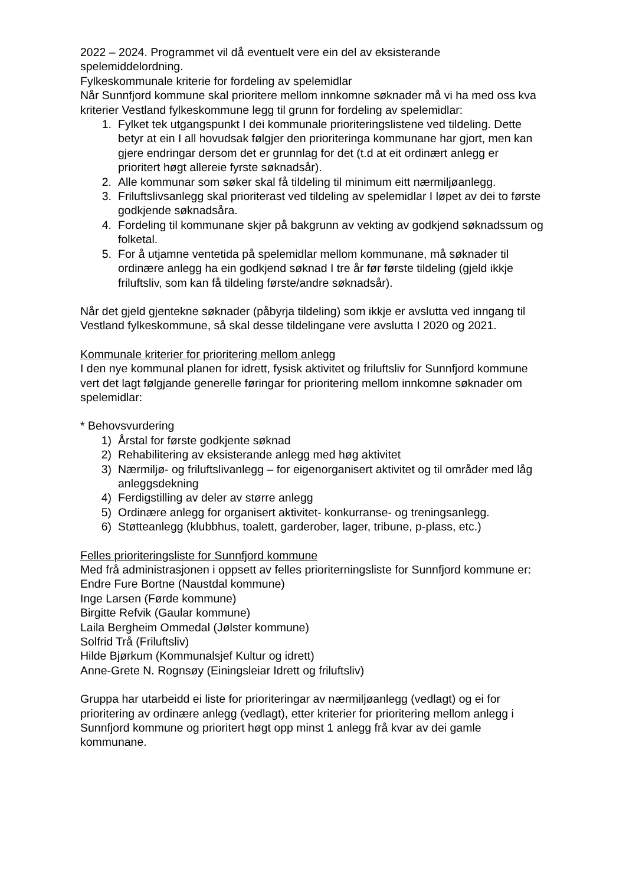2022 – 2024. Programmet vil då eventuelt vere ein del av eksisterande spelemiddelordning.
Fylkeskommunale kriterie for fordeling av spelemidlar
Når Sunnfjord kommune skal prioritere mellom innkomne søknader må vi ha med oss kva kriterier Vestland fylkeskommune legg til grunn for fordeling av spelemidlar:
1. Fylket tek utgangspunkt I dei kommunale prioriteringslistene ved tildeling. Dette betyr at ein I all hovudsak følgjer den prioriteringa kommunane har gjort, men kan gjere endringar dersom det er grunnlag for det (t.d at eit ordinært anlegg er prioritert høgt allereie fyrste søknadsår).
2. Alle kommunar som søker skal få tildeling til minimum eitt nærmiljøanlegg.
3. Friluftslivsanlegg skal prioriterast ved tildeling av spelemidlar I løpet av dei to første godkjende søknadsåra.
4. Fordeling til kommunane skjer på bakgrunn av vekting av godkjend søknadssum og folketal.
5. For å utjamne ventetida på spelemidlar mellom kommunane, må søknader til ordinære anlegg ha ein godkjend søknad I tre år før første tildeling (gjeld ikkje friluftsliv, som kan få tildeling første/andre søknadsår).
Når det gjeld gjentekne søknader (påbyrja tildeling) som ikkje er avslutta ved inngang til Vestland fylkeskommune, så skal desse tildelingane vere avslutta I 2020 og 2021.
Kommunale kriterier for prioritering mellom anlegg
I den nye kommunal planen for idrett, fysisk aktivitet og friluftsliv for Sunnfjord kommune vert det lagt følgjande generelle føringar for prioritering mellom innkomne søknader om spelemidlar:
* Behovsvurdering
1) Årstal for første godkjente søknad
2) Rehabilitering av eksisterande anlegg med høg aktivitet
3) Nærmiljø- og friluftslivanlegg – for eigenorganisert aktivitet og til områder med låg anleggsdekning
4) Ferdigstilling av deler av større anlegg
5) Ordinære anlegg for organisert aktivitet- konkurranse- og treningsanlegg.
6) Støtteanlegg (klubbhus, toalett, garderober, lager, tribune, p-plass, etc.)
Felles prioriteringsliste for Sunnfjord kommune
Med frå administrasjonen i oppsett av felles prioriterningsliste for Sunnfjord kommune er:
Endre Fure Bortne (Naustdal kommune)
Inge Larsen (Førde kommune)
Birgitte Refvik (Gaular kommune)
Laila Bergheim Ommedal (Jølster kommune)
Solfrid Trå (Friluftsliv)
Hilde Bjørkum (Kommunalsjef Kultur og idrett)
Anne-Grete N. Rognsøy (Einingsleiar Idrett og friluftsliv)
Gruppa har utarbeidd ei liste for prioriteringar av nærmiljøanlegg (vedlagt) og ei for prioritering av ordinære anlegg (vedlagt), etter kriterier for prioritering mellom anlegg i Sunnfjord kommune og prioritert høgt opp minst 1 anlegg frå kvar av dei gamle kommunane.